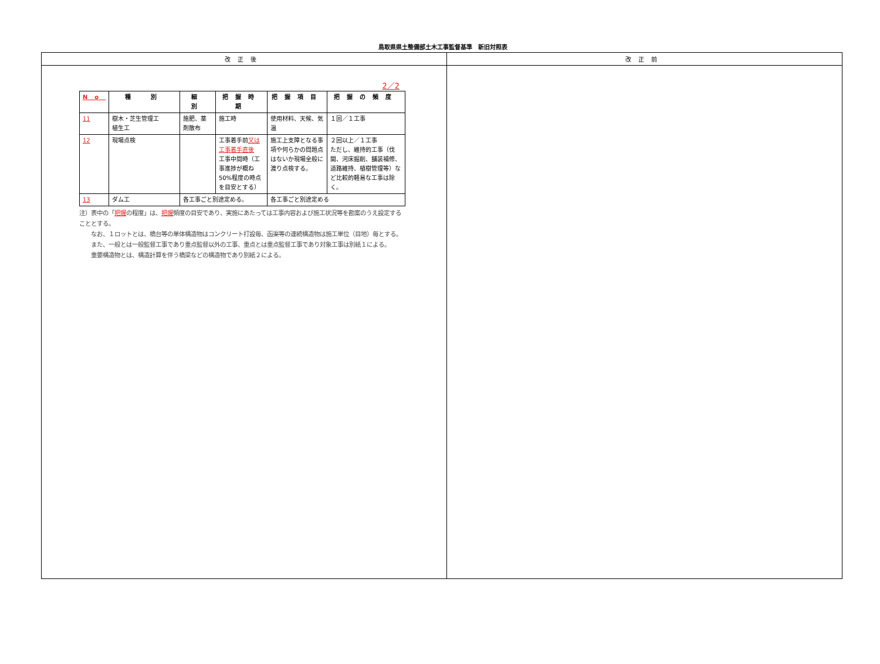鳥取県県土整備部土木工事監督基準　新旧対照表
| 改正後 | 改正前 |
| --- | --- |
| 2／2 / No / 種 別 / 細 別 / 把握時期 / 把握項目 / 把握の頻度 / / --- / --- / --- / --- / --- / --- / / 11 / 樹木・芝生管理工 植生工 / 施肥、薬剤散布 / 施工時 / 使用材料、天候、気温 / １回／１工事 / / 12 / 現場点検 / / 工事着手前 又は工事着手直後 工事中間時（工事進捗が概ね 50%程度の時点を目安とする） / 施工上支障となる事項や何らかの問題点はないか現場全般に渡り点検する。 / ２回以上／１工事 ただし、維持的工事（伐開、河床掘削、舗装補修、道路維持、植樹管理等）など比較的軽易な工事は除く。 / / 13 / ダム工 / 各工事ごと別途定める。 / / 各工事ごと別途定める / / 注）表中の「 把握 の程度」は、 把握 頻度の目安であり、実施にあたっては工事内容および施工状況等を勘案のうえ設定することとする。 なお、１ロットとは、橋台等の単体構造物はコンクリート打設毎、函渠等の連続構造物は施工単位（目地）毎とする。 また、一般とは一般監督工事であり重点監督以外の工事、重点とは重点監督工事であり対象工事は別紙１による。 重要構造物とは、構造計算を伴う橋梁などの構造物であり別紙２による。 | |